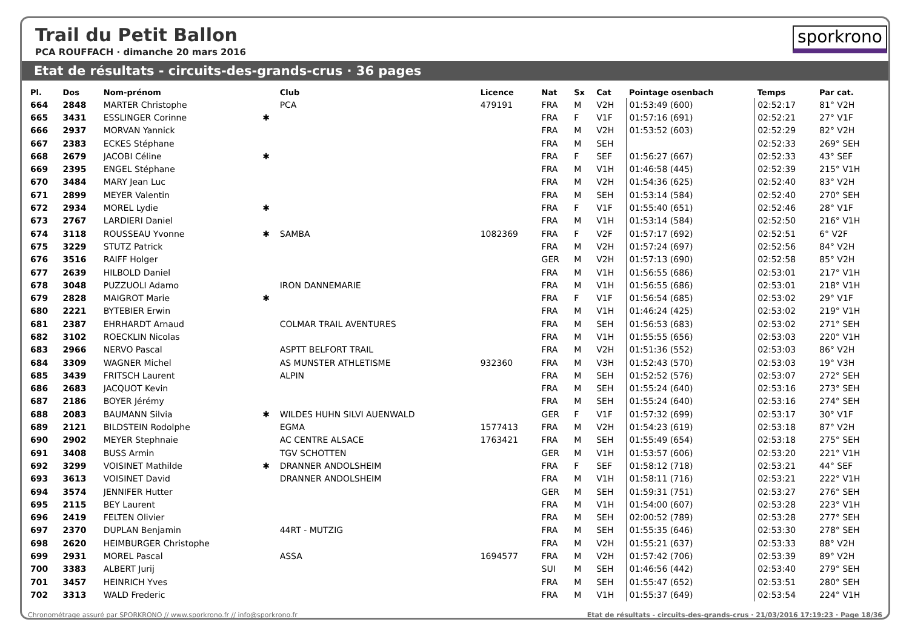Trail du Petit Ballon
PCA ROUFFACH · dimanche 20 mars 2016
sporkrono
Etat de résultats - circuits-des-grands-crus · 36 pages
| Pl. | Dos | Nom-prénom | | Club | Licence | Nat | Sx | Cat | Pointage osenbach | Temps | Par cat. |
| --- | --- | --- | --- | --- | --- | --- | --- | --- | --- | --- | --- |
| 664 | 2848 | MARTER Christophe | | PCA | 479191 | FRA | M | V2H | 01:53:49 (600) | 02:52:17 | 81° V2H |
| 665 | 3431 | ESSLINGER Corinne | ✱ | | | FRA | F | V1F | 01:57:16 (691) | 02:52:21 | 27° V1F |
| 666 | 2937 | MORVAN Yannick | | | | FRA | M | V2H | 01:53:52 (603) | 02:52:29 | 82° V2H |
| 667 | 2383 | ECKES Stéphane | | | | FRA | M | SEH | | 02:52:33 | 269° SEH |
| 668 | 2679 | JACOBI Céline | ✱ | | | FRA | F | SEF | 01:56:27 (667) | 02:52:33 | 43° SEF |
| 669 | 2395 | ENGEL Stéphane | | | | FRA | M | V1H | 01:46:58 (445) | 02:52:39 | 215° V1H |
| 670 | 3484 | MARY Jean Luc | | | | FRA | M | V2H | 01:54:36 (625) | 02:52:40 | 83° V2H |
| 671 | 2899 | MEYER Valentin | | | | FRA | M | SEH | 01:53:14 (584) | 02:52:40 | 270° SEH |
| 672 | 2934 | MOREL Lydie | ✱ | | | FRA | F | V1F | 01:55:40 (651) | 02:52:46 | 28° V1F |
| 673 | 2767 | LARDIERI Daniel | | | | FRA | M | V1H | 01:53:14 (584) | 02:52:50 | 216° V1H |
| 674 | 3118 | ROUSSEAU Yvonne | ✱ | SAMBA | 1082369 | FRA | F | V2F | 01:57:17 (692) | 02:52:51 | 6° V2F |
| 675 | 3229 | STUTZ Patrick | | | | FRA | M | V2H | 01:57:24 (697) | 02:52:56 | 84° V2H |
| 676 | 3516 | RAIFF Holger | | | | GER | M | V2H | 01:57:13 (690) | 02:52:58 | 85° V2H |
| 677 | 2639 | HILBOLD Daniel | | | | FRA | M | V1H | 01:56:55 (686) | 02:53:01 | 217° V1H |
| 678 | 3048 | PUZZUOLI Adamo | | IRON DANNEMARIE | | FRA | M | V1H | 01:56:55 (686) | 02:53:01 | 218° V1H |
| 679 | 2828 | MAIGROT Marie | ✱ | | | FRA | F | V1F | 01:56:54 (685) | 02:53:02 | 29° V1F |
| 680 | 2221 | BYTEBIER Erwin | | | | FRA | M | V1H | 01:46:24 (425) | 02:53:02 | 219° V1H |
| 681 | 2387 | EHRHARDT Arnaud | | COLMAR TRAIL AVENTURES | | FRA | M | SEH | 01:56:53 (683) | 02:53:02 | 271° SEH |
| 682 | 3102 | ROECKLIN Nicolas | | | | FRA | M | V1H | 01:55:55 (656) | 02:53:03 | 220° V1H |
| 683 | 2966 | NERVO Pascal | | ASPTT BELFORT TRAIL | | FRA | M | V2H | 01:51:36 (552) | 02:53:03 | 86° V2H |
| 684 | 3309 | WAGNER Michel | | AS MUNSTER ATHLETISME | 932360 | FRA | M | V3H | 01:52:43 (570) | 02:53:03 | 19° V3H |
| 685 | 3439 | FRITSCH Laurent | | ALPIN | | FRA | M | SEH | 01:52:52 (576) | 02:53:07 | 272° SEH |
| 686 | 2683 | JACQUOT Kevin | | | | FRA | M | SEH | 01:55:24 (640) | 02:53:16 | 273° SEH |
| 687 | 2186 | BOYER Jérémy | | | | FRA | M | SEH | 01:55:24 (640) | 02:53:16 | 274° SEH |
| 688 | 2083 | BAUMANN Silvia | ✱ | WILDES HUHN SILVI AUENWALD | | GER | F | V1F | 01:57:32 (699) | 02:53:17 | 30° V1F |
| 689 | 2121 | BILDSTEIN Rodolphe | | EGMA | 1577413 | FRA | M | V2H | 01:54:23 (619) | 02:53:18 | 87° V2H |
| 690 | 2902 | MEYER Stephnaie | | AC CENTRE ALSACE | 1763421 | FRA | M | SEH | 01:55:49 (654) | 02:53:18 | 275° SEH |
| 691 | 3408 | BUSS Armin | | TGV SCHOTTEN | | GER | M | V1H | 01:53:57 (606) | 02:53:20 | 221° V1H |
| 692 | 3299 | VOISINET Mathilde | ✱ | DRANNER ANDOLSHEIM | | FRA | F | SEF | 01:58:12 (718) | 02:53:21 | 44° SEF |
| 693 | 3613 | VOISINET David | | DRANNER ANDOLSHEIM | | FRA | M | V1H | 01:58:11 (716) | 02:53:21 | 222° V1H |
| 694 | 3574 | JENNIFER Hutter | | | | GER | M | SEH | 01:59:31 (751) | 02:53:27 | 276° SEH |
| 695 | 2115 | BEY Laurent | | | | FRA | M | V1H | 01:54:00 (607) | 02:53:28 | 223° V1H |
| 696 | 2419 | FELTEN Olivier | | | | FRA | M | SEH | 02:00:52 (789) | 02:53:28 | 277° SEH |
| 697 | 2370 | DUPLAN Benjamin | | 44RT - MUTZIG | | FRA | M | SEH | 01:55:35 (646) | 02:53:30 | 278° SEH |
| 698 | 2620 | HEIMBURGER Christophe | | | | FRA | M | V2H | 01:55:21 (637) | 02:53:33 | 88° V2H |
| 699 | 2931 | MOREL Pascal | | ASSA | 1694577 | FRA | M | V2H | 01:57:42 (706) | 02:53:39 | 89° V2H |
| 700 | 3383 | ALBERT Jurij | | | | SUI | M | SEH | 01:46:56 (442) | 02:53:40 | 279° SEH |
| 701 | 3457 | HEINRICH Yves | | | | FRA | M | SEH | 01:55:47 (652) | 02:53:51 | 280° SEH |
| 702 | 3313 | WALD Frederic | | | | FRA | M | V1H | 01:55:37 (649) | 02:53:54 | 224° V1H |
Chronométrage assuré par SPORKRONO // www.sporkrono.fr // info@sporkrono.fr Etat de résultats - circuits-des-grands-crus · 21/03/2016 17:19:23 · Page 18/36